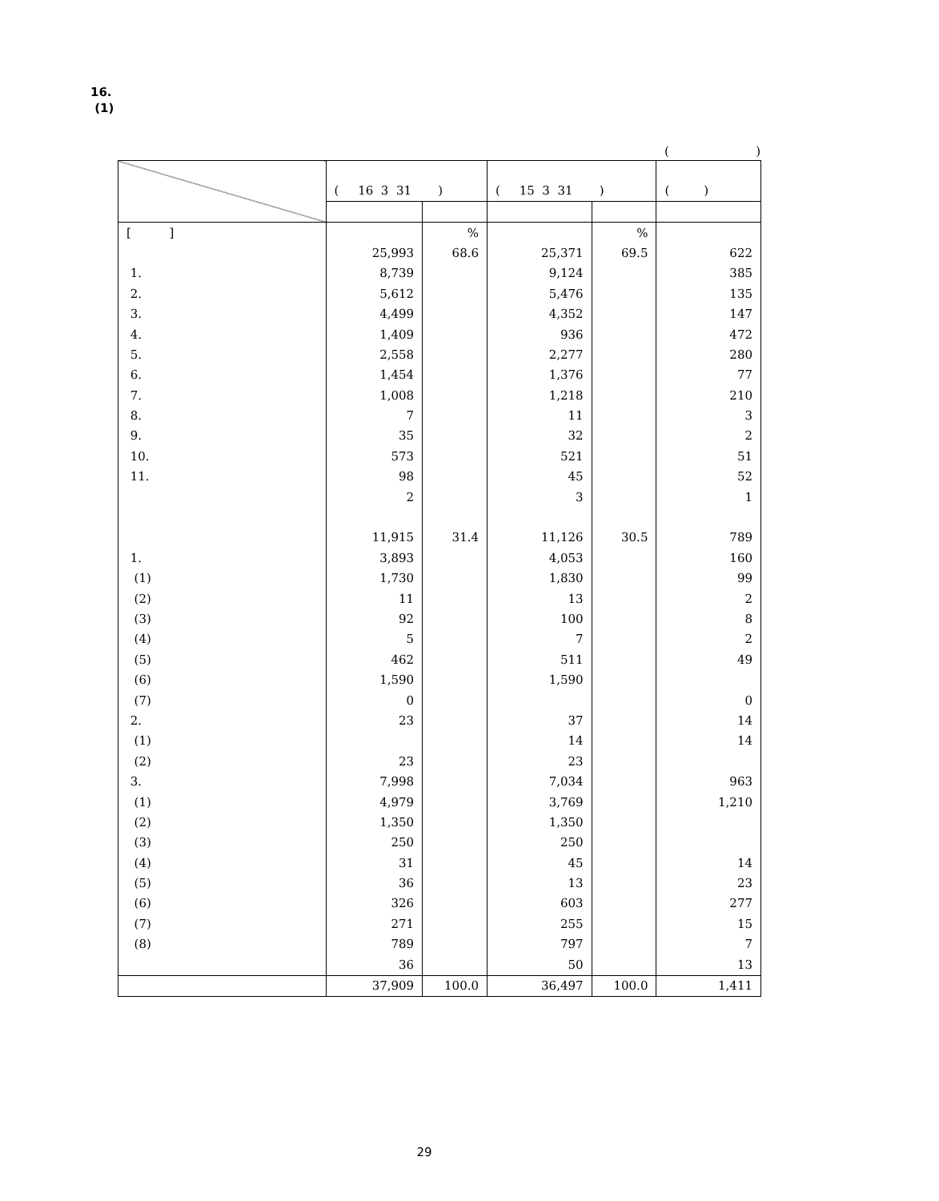16.
(1)
()
| | ( 16 3 31 ) | | ( 15 3 31 ) | | ( ) |
| --- | --- | --- | --- | --- | --- |
| [ ] | | % | | % | |
| | 25,993 | 68.6 | 25,371 | 69.5 | 622 |
| 1. | 8,739 | | 9,124 | | 385 |
| 2. | 5,612 | | 5,476 | | 135 |
| 3. | 4,499 | | 4,352 | | 147 |
| 4. | 1,409 | | 936 | | 472 |
| 5. | 2,558 | | 2,277 | | 280 |
| 6. | 1,454 | | 1,376 | | 77 |
| 7. | 1,008 | | 1,218 | | 210 |
| 8. | 7 | | 11 | | 3 |
| 9. | 35 | | 32 | | 2 |
| 10. | 573 | | 521 | | 51 |
| 11. | 98 | | 45 | | 52 |
| | 2 | | 3 | | 1 |
| | 11,915 | 31.4 | 11,126 | 30.5 | 789 |
| 1. | 3,893 | | 4,053 | | 160 |
| (1) | 1,730 | | 1,830 | | 99 |
| (2) | 11 | | 13 | | 2 |
| (3) | 92 | | 100 | | 8 |
| (4) | 5 | | 7 | | 2 |
| (5) | 462 | | 511 | | 49 |
| (6) | 1,590 | | 1,590 | | |
| (7) | 0 | | | | 0 |
| 2. | 23 | | 37 | | 14 |
| (1) | | | 14 | | 14 |
| (2) | 23 | | 23 | | |
| 3. | 7,998 | | 7,034 | | 963 |
| (1) | 4,979 | | 3,769 | | 1,210 |
| (2) | 1,350 | | 1,350 | | |
| (3) | 250 | | 250 | | |
| (4) | 31 | | 45 | | 14 |
| (5) | 36 | | 13 | | 23 |
| (6) | 326 | | 603 | | 277 |
| (7) | 271 | | 255 | | 15 |
| (8) | 789 | | 797 | | 7 |
| | 36 | | 50 | | 13 |
| | 37,909 | 100.0 | 36,497 | 100.0 | 1,411 |
29